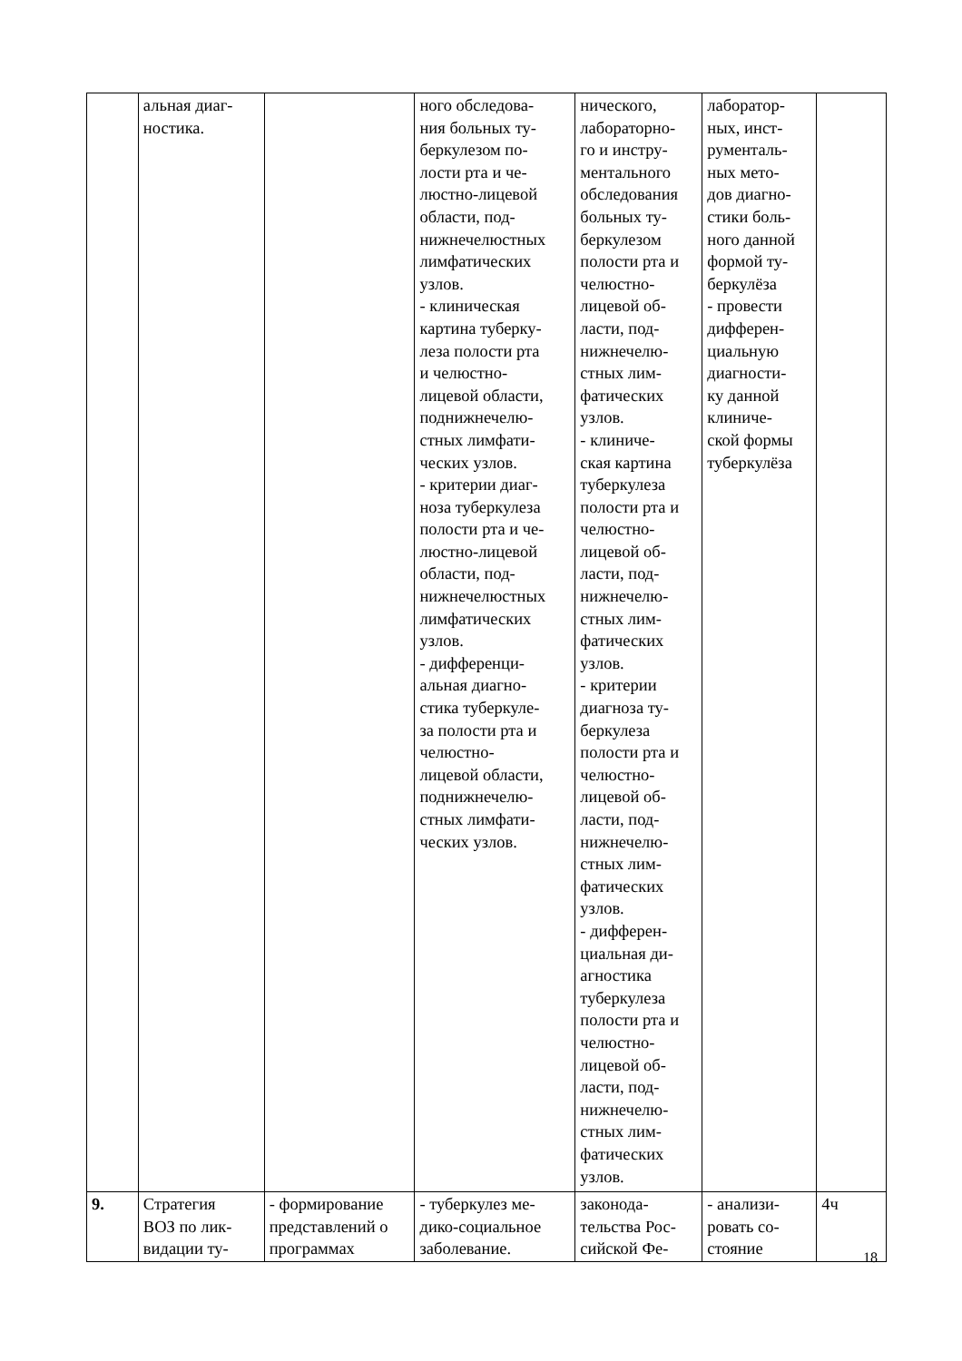| | альная диаг- ностика. | | ного обследова- ния больных ту- беркулезом по- лости рта и че- люстно-лицевой области, под- нижнечелюстных лимфатических узлов. - клиническая картина туберку- леза полости рта и челюстно- лицевой области, поднижнечелю- стных лимфати- ческих узлов. - критерии диаг- ноза туберкулеза полости рта и че- люстно-лицевой области, под- нижнечелюстных лимфатических узлов. - дифференци- альная диагно- стика туберкуле- за полости рта и челюстно- лицевой области, поднижнечелю- стных лимфати- ческих узлов. | нического, лабораторно- го и инстру- ментального обследования больных ту- беркулезом полости рта и челюстно- лицевой об- ласти, под- нижнечелю- стных лим- фатических узлов. - клиниче- ская картина туберкулеза полости рта и челюстно- лицевой об- ласти, под- нижнечелю- стных лим- фатических узлов. - критерии диагноза ту- беркулеза полости рта и челюстно- лицевой об- ласти, под- нижнечелю- стных лим- фатических узлов. - дифферен- циальная ди- агностика туберкулеза полости рта и челюстно- лицевой об- ласти, под- нижнечелю- стных лим- фатических узлов. | лаборатор- ных, инст- рументаль- ных мето- дов диагно- стики боль- ного данной формой ту- беркулёза - провести дифферен- циальную диагности- ку данной клиниче- ской формы туберкулёза | |
| 9. | Стратегия ВОЗ по лик- видации ту- | - формирование представлений о программах | - туберкулез ме- дико-социальное заболевание. | законода- тельства Рос- сийской Фе- | - анализи- ровать со- стояние | 4ч |
18